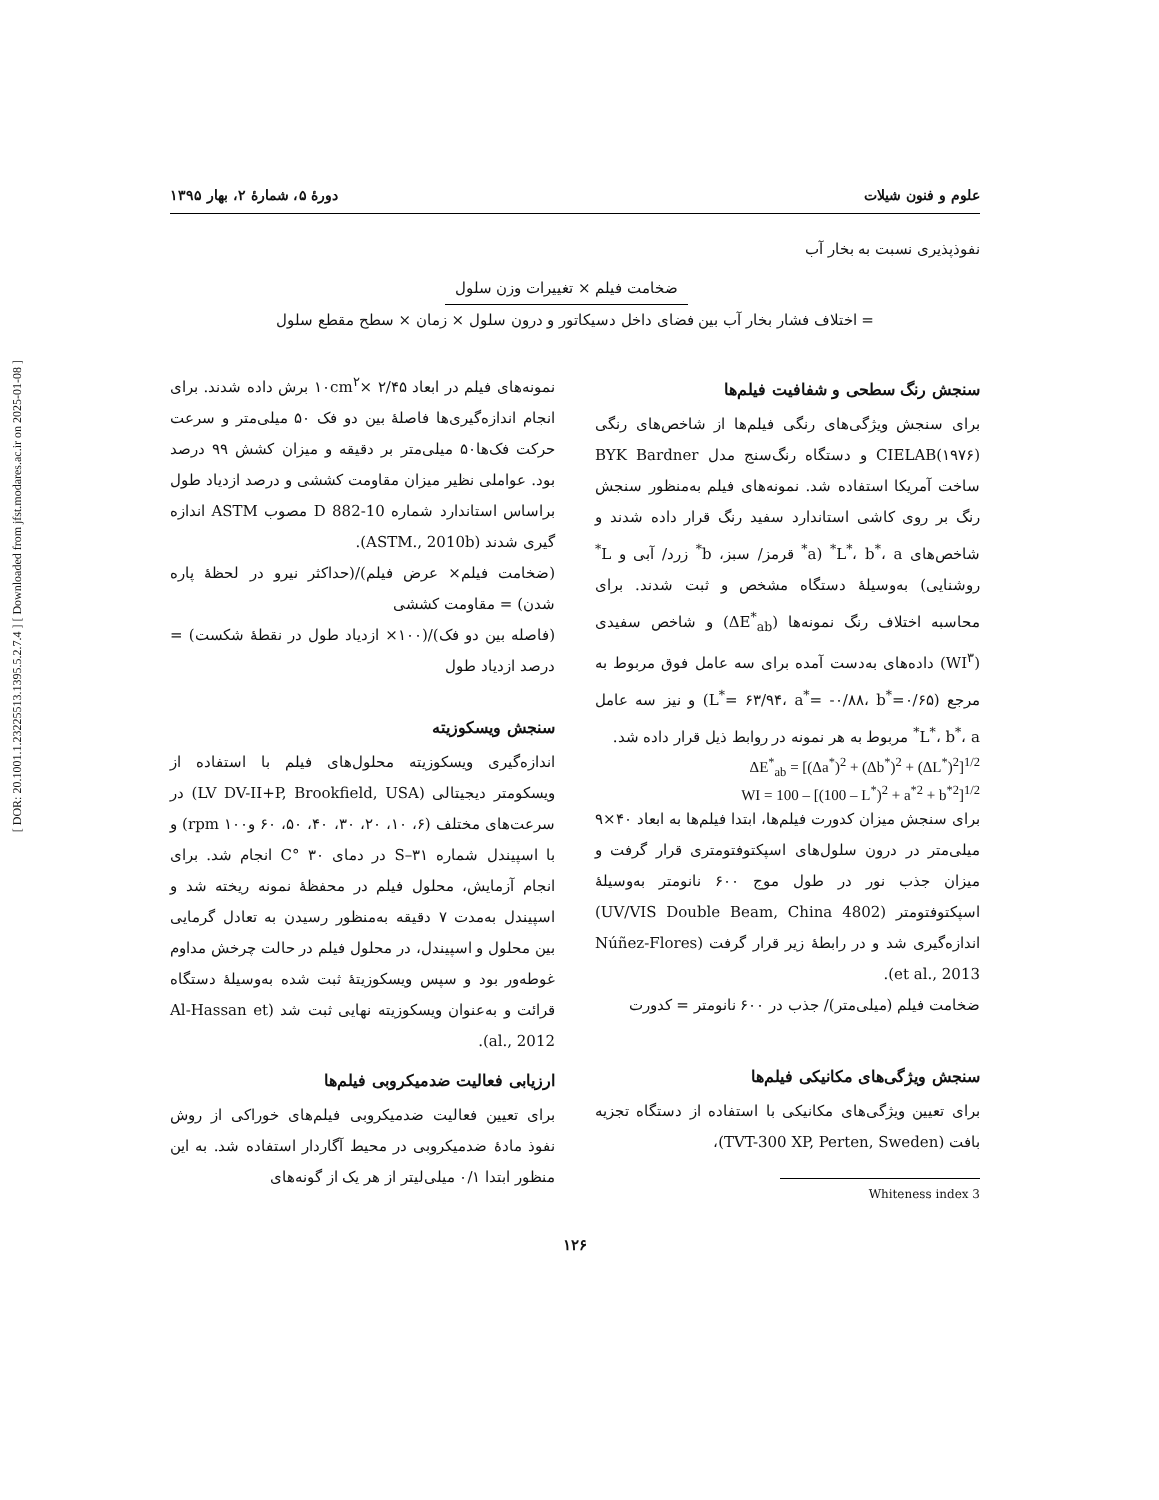[ DOR: 20.1001.1.23225513.1395.5.2.7.4 ] [ Downloaded from jfst.modares.ac.ir on 2025-01-08 ]
علوم و فنون شیلات دورهٔ ۵، شمارهٔ ۲، بهار ۱۳۹۵
نفوذپذیری نسبت به بخار آب
= ضخامت فیلم × تغییرات وزن سلول
اختلاف فشار بخار آب بین فضای داخل دسیکاتور و درون سلول × زمان × سطح مقطع سلول
سنجش رنگ سطحی و شفافیت فیلم‌ها
برای سنجش ویژگی‌های رنگی فیلم‌ها از شاخص‌های رنگی (۱۹۷۶)CIELAB و دستگاه رنگ‌سنج مدل BYK Bardner ساخت آمریکا استفاده شد. نمونه‌های فیلم به‌منظور سنجش رنگ بر روی کاشی استاندارد سفید رنگ قرار داده شدند و شاخص‌های L<sup>*</sup>، b<sup>*</sup>، a<sup>*</sup> (a<sup>*</sup> قرمز/ سبز، b<sup>*</sup> زرد/ آبی و L<sup>*</sup> روشنایی) به‌وسیلهٔ دستگاه مشخص و ثبت شدند. برای محاسبه اختلاف رنگ نمونه‌ها (ΔE<sup>*</sup><sub>ab</sub>) و شاخص سفیدی (WI<sup>۳</sup>) داده‌های به‌دست آمده برای سه عامل فوق مربوط به مرجع (L<sup>*</sup>= ۶۳/۹۴، a<sup>*</sup>= -۰/۸۸، b<sup>*</sup>=۰/۶۵) و نیز سه عامل L<sup>*</sup>، b<sup>*</sup>، a<sup>*</sup> مربوط به هر نمونه در روابط ذیل قرار داده شد.
ΔE<sup>*</sup><sub>ab</sub> = [(Δa<sup>*</sup>)<sup>2</sup> + (Δb<sup>*</sup>)<sup>2</sup> + (ΔL<sup>*</sup>)<sup>2</sup>]<sup>1/2</sup>
WI = 100 – [(100 – L<sup>*</sup>)<sup>2</sup> + a<sup>*2</sup> + b<sup>*2</sup>]<sup>1/2</sup>
برای سنجش میزان کدورت فیلم‌ها، ابتدا فیلم‌ها به ابعاد ۴۰×۹ میلی‌متر در درون سلول‌های اسپکتوفتومتری قرار گرفت و میزان جذب نور در طول موج ۶۰۰ نانومتر به‌وسیلهٔ اسپکتوفتومتر (4802 UV/VIS Double Beam, China) اندازه‌گیری شد و در رابطهٔ زیر قرار گرفت (Núñez-Flores et al., 2013).
ضخامت فیلم (میلی‌متر)/ جذب در ۶۰۰ نانومتر = کدورت
سنجش ویژگی‌های مکانیکی فیلم‌ها
برای تعیین ویژگی‌های مکانیکی با استفاده از دستگاه تجزیه بافت (TVT-300 XP, Perten, Sweden)،
3 Whiteness index
نمونه‌های فیلم در ابعاد ۲/۴۵ ×۱۰cm<sup>۲</sup> برش داده شدند. برای انجام اندازه‌گیری‌ها فاصلهٔ بین دو فک ۵۰ میلی‌متر و سرعت حرکت فک‌ها۵۰ میلی‌متر بر دقیقه و میزان کشش ۹۹ درصد بود. عواملی نظیر میزان مقاومت کششی و درصد ازدیاد طول براساس استاندارد شماره D 882-10 مصوب ASTM اندازه گیری شدند (ASTM., 2010b).
(ضخامت فیلم× عرض فیلم)/(حداکثر نیرو در لحظهٔ پاره شدن) = مقاومت کششی
(فاصله بین دو فک)/(۱۰۰× ازدیاد طول در نقطهٔ شکست) = درصد ازدیاد طول
سنجش ویسکوزیته
اندازه‌گیری ویسکوزیته محلول‌های فیلم با استفاده از ویسکومتر دیجیتالی (LV DV-II+P, Brookfield, USA) در سرعت‌های مختلف (۶، ۱۰، ۲۰، ۳۰، ۴۰، ۵۰، ۶۰ و۱۰۰ rpm) و با اسپیندل شماره S–۳۱ در دمای ۳۰ °C انجام شد. برای انجام آزمایش، محلول فیلم در محفظهٔ نمونه ریخته شد و اسپیندل به‌مدت ۷ دقیقه به‌منظور رسیدن به تعادل گرمایی بین محلول و اسپیندل، در محلول فیلم در حالت چرخش مداوم غوطه‌ور بود و سپس ویسکوزیتهٔ ثبت شده به‌وسیلهٔ دستگاه قرائت و به‌عنوان ویسکوزیته نهایی ثبت شد (Al-Hassan et al., 2012).
ارزیابی فعالیت ضدمیکروبی فیلم‌ها
برای تعیین فعالیت ضدمیکروبی فیلم‌های خوراکی از روش نفوذ مادهٔ ضدمیکروبی در محیط آگاردار استفاده شد. به این منظور ابتدا ۰/۱ میلی‌لیتر از هر یک از گونه‌های
۱۲۶